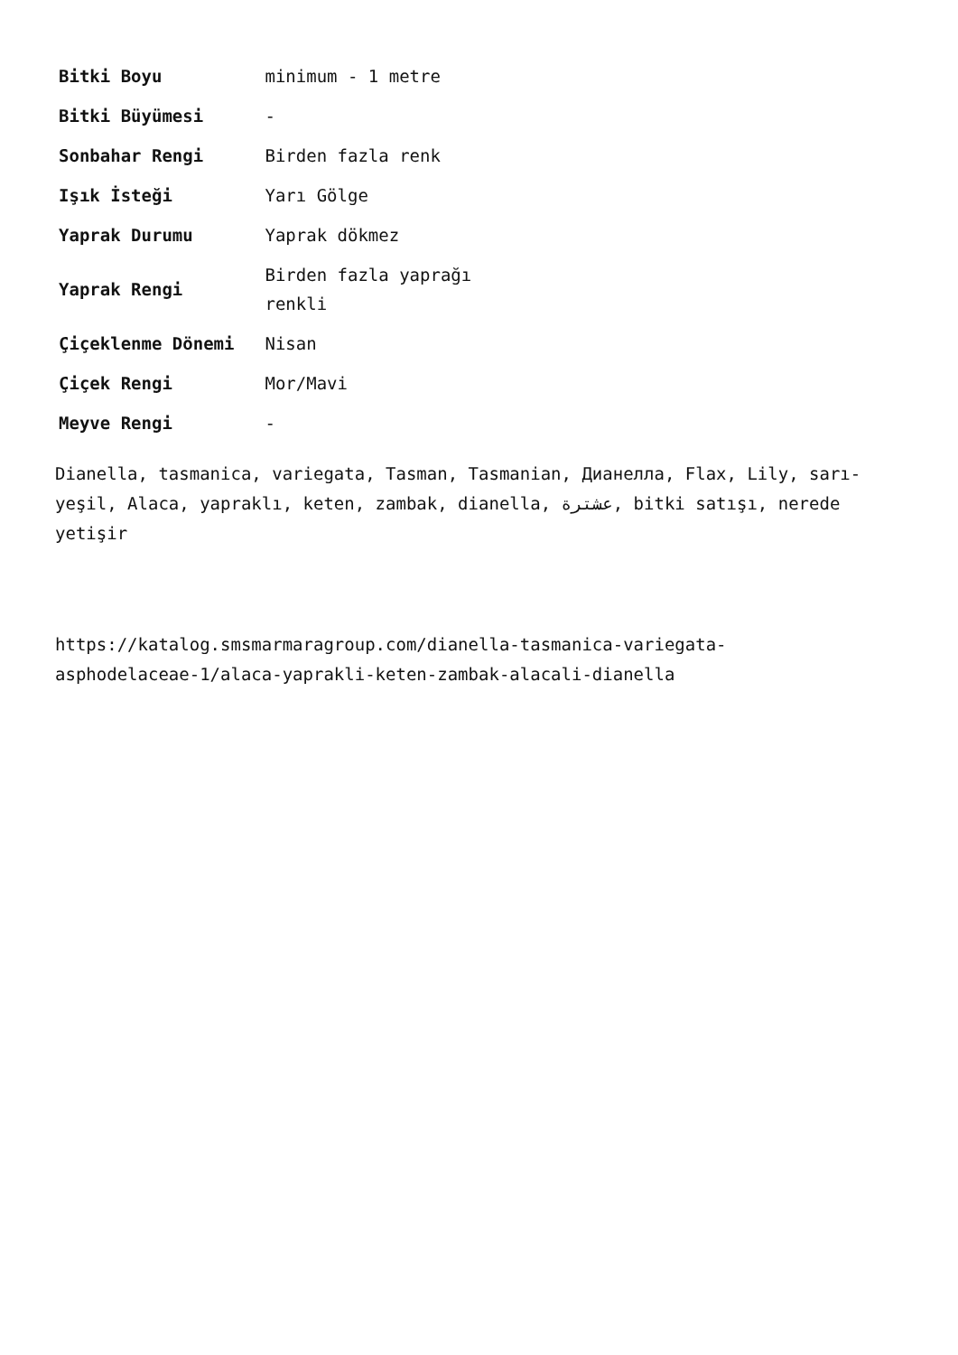| Bitki Boyu | minimum - 1 metre |
| Bitki Büyümesi | - |
| Sonbahar Rengi | Birden fazla renk |
| Işık İsteği | Yarı Gölge |
| Yaprak Durumu | Yaprak dökmez |
| Yaprak Rengi | Birden fazla yaprağı renkli |
| Çiçeklenme Dönemi | Nisan |
| Çiçek Rengi | Mor/Mavi |
| Meyve Rengi | - |
Dianella, tasmanica, variegata, Tasman, Tasmanian, Дианелла, Flax, Lily, sarı-yeşil, Alaca, yapraklı, keten, zambak, dianella, عشترة, bitki satışı, nerede yetişir
https://katalog.smsmarmaragroup.com/dianella-tasmanica-variegata-asphodelaceae-1/alaca-yaprakli-keten-zambak-alacali-dianella